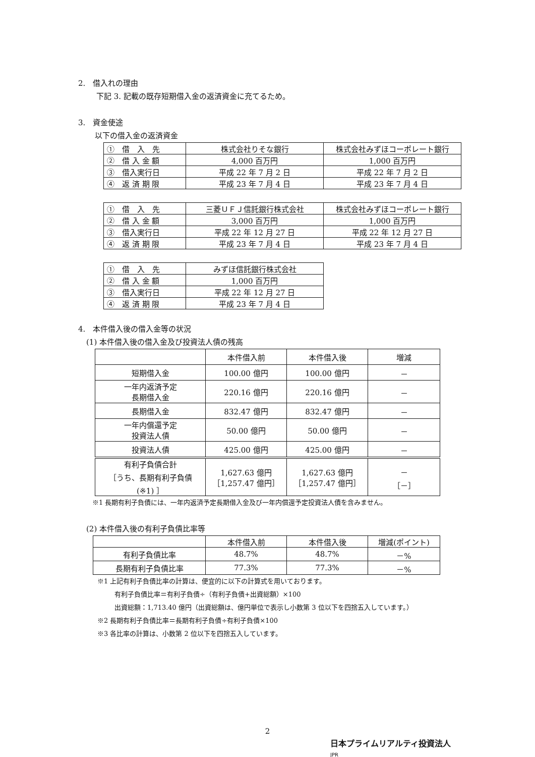2.　借入れの理由
下記 3. 記載の既存短期借入金の返済資金に充てるため。
3.　資金使途
以下の借入金の返済資金
| ① 借 入 先 | 株式会社りそな銀行 | 株式会社みずほコーポレート銀行 |
| ② 借 入 金 額 | 4,000 百万円 | 1,000 百万円 |
| ③ 借入実行日 | 平成 22 年 7 月 2 日 | 平成 22 年 7 月 2 日 |
| ④ 返 済 期 限 | 平成 23 年 7 月 4 日 | 平成 23 年 7 月 4 日 |
| ① 借 入 先 | 三菱ＵＦＪ信託銀行株式会社 | 株式会社みずほコーポレート銀行 |
| ② 借 入 金 額 | 3,000 百万円 | 1,000 百万円 |
| ③ 借入実行日 | 平成 22 年 12 月 27 日 | 平成 22 年 12 月 27 日 |
| ④ 返 済 期 限 | 平成 23 年 7 月 4 日 | 平成 23 年 7 月 4 日 |
| ① 借 入 先 | みずほ信託銀行株式会社 |
| ② 借 入 金 額 | 1,000 百万円 |
| ③ 借入実行日 | 平成 22 年 12 月 27 日 |
| ④ 返 済 期 限 | 平成 23 年 7 月 4 日 |
4.　本件借入後の借入金等の状況
(1) 本件借入後の借入金及び投資法人債の残高
| | 本件借入前 | 本件借入後 | 増減 |
| 短期借入金 | 100.00 億円 | 100.00 億円 | － |
| 一年内返済予定 長期借入金 | 220.16 億円 | 220.16 億円 | － |
| 長期借入金 | 832.47 億円 | 832.47 億円 | － |
| 一年内償還予定 投資法人債 | 50.00 億円 | 50.00 億円 | － |
| 投資法人債 | 425.00 億円 | 425.00 億円 | － |
| 有利子負債合計 ［うち、長期有利子負債 (※1) ］ | 1,627.63 億円 ［1,257.47 億円］ | 1,627.63 億円 ［1,257.47 億円］ | － ［－］ |
※1 長期有利子負債には、一年内返済予定長期借入金及び一年内償還予定投資法人債を含みません。
(2) 本件借入後の有利子負債比率等
| | 本件借入前 | 本件借入後 | 増減(ポイント) |
| 有利子負債比率 | 48.7% | 48.7% | －% |
| 長期有利子負債比率 | 77.3% | 77.3% | －% |
※1 上記有利子負債比率の計算は、便宜的に以下の計算式を用いております。
有利子負債比率＝有利子負債÷（有利子負債+出資総額）×100
出資総額：1,713.40 億円（出資総額は、億円単位で表示し小数第 3 位以下を四捨五入しています。）
※2 長期有利子負債比率＝長期有利子負債÷有利子負債×100
※3 各比率の計算は、小数第 2 位以下を四捨五入しています。
2
日本プライムリアルティ投資法人
JPR